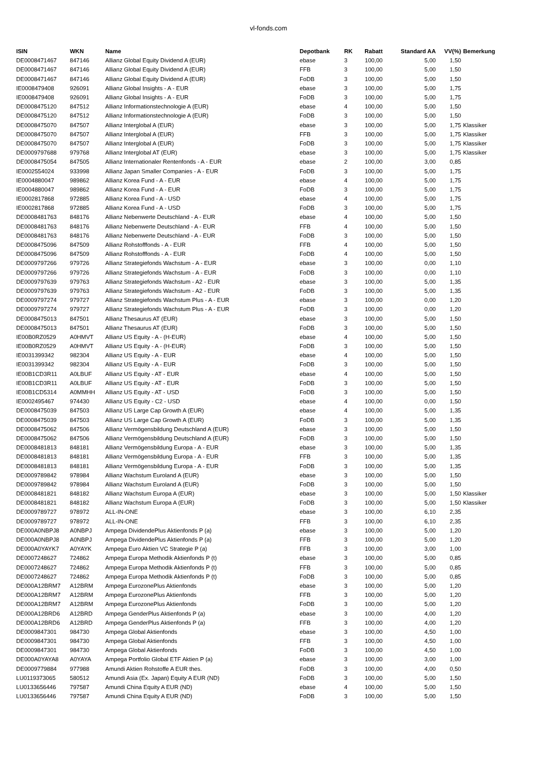vl-fonds.com
| ISIN | WKN | Name | Depotbank | RK | Rabatt | Standard AA | VV(%) | Bemerkung |
| --- | --- | --- | --- | --- | --- | --- | --- | --- |
| DE0008471467 | 847146 | Allianz Global Equity Dividend A (EUR) | ebase | 3 | 100,00 | 5,00 | 1,50 | |
| DE0008471467 | 847146 | Allianz Global Equity Dividend A (EUR) | FFB | 3 | 100,00 | 5,00 | 1,50 | |
| DE0008471467 | 847146 | Allianz Global Equity Dividend A (EUR) | FoDB | 3 | 100,00 | 5,00 | 1,50 | |
| IE0008479408 | 926091 | Allianz Global Insights - A - EUR | ebase | 3 | 100,00 | 5,00 | 1,75 | |
| IE0008479408 | 926091 | Allianz Global Insights - A - EUR | FoDB | 3 | 100,00 | 5,00 | 1,75 | |
| DE0008475120 | 847512 | Allianz Informationstechnologie A (EUR) | ebase | 4 | 100,00 | 5,00 | 1,50 | |
| DE0008475120 | 847512 | Allianz Informationstechnologie A (EUR) | FoDB | 3 | 100,00 | 5,00 | 1,50 | |
| DE0008475070 | 847507 | Allianz Interglobal A (EUR) | ebase | 3 | 100,00 | 5,00 | 1,75 | Klassiker |
| DE0008475070 | 847507 | Allianz Interglobal A (EUR) | FFB | 3 | 100,00 | 5,00 | 1,75 | Klassiker |
| DE0008475070 | 847507 | Allianz Interglobal A (EUR) | FoDB | 3 | 100,00 | 5,00 | 1,75 | Klassiker |
| DE0009797688 | 979768 | Allianz Interglobal AT (EUR) | ebase | 3 | 100,00 | 5,00 | 1,75 | Klassiker |
| DE0008475054 | 847505 | Allianz Internationaler Rentenfonds - A - EUR | ebase | 2 | 100,00 | 3,00 | 0,85 | |
| IE0002554024 | 933998 | Allianz Japan Smaller Companies - A - EUR | FoDB | 3 | 100,00 | 5,00 | 1,75 | |
| IE0004880047 | 989862 | Allianz Korea Fund - A - EUR | ebase | 4 | 100,00 | 5,00 | 1,75 | |
| IE0004880047 | 989862 | Allianz Korea Fund - A - EUR | FoDB | 3 | 100,00 | 5,00 | 1,75 | |
| IE0002817868 | 972885 | Allianz Korea Fund - A - USD | ebase | 4 | 100,00 | 5,00 | 1,75 | |
| IE0002817868 | 972885 | Allianz Korea Fund - A - USD | FoDB | 3 | 100,00 | 5,00 | 1,75 | |
| DE0008481763 | 848176 | Allianz Nebenwerte Deutschland - A - EUR | ebase | 4 | 100,00 | 5,00 | 1,50 | |
| DE0008481763 | 848176 | Allianz Nebenwerte Deutschland - A - EUR | FFB | 4 | 100,00 | 5,00 | 1,50 | |
| DE0008481763 | 848176 | Allianz Nebenwerte Deutschland - A - EUR | FoDB | 3 | 100,00 | 5,00 | 1,50 | |
| DE0008475096 | 847509 | Allianz Rohstofffonds - A - EUR | FFB | 4 | 100,00 | 5,00 | 1,50 | |
| DE0008475096 | 847509 | Allianz Rohstofffonds - A - EUR | FoDB | 4 | 100,00 | 5,00 | 1,50 | |
| DE0009797266 | 979726 | Allianz Strategiefonds Wachstum - A - EUR | ebase | 3 | 100,00 | 0,00 | 1,10 | |
| DE0009797266 | 979726 | Allianz Strategiefonds Wachstum - A - EUR | FoDB | 3 | 100,00 | 0,00 | 1,10 | |
| DE0009797639 | 979763 | Allianz Strategiefonds Wachstum - A2 - EUR | ebase | 3 | 100,00 | 5,00 | 1,35 | |
| DE0009797639 | 979763 | Allianz Strategiefonds Wachstum - A2 - EUR | FoDB | 3 | 100,00 | 5,00 | 1,35 | |
| DE0009797274 | 979727 | Allianz Strategiefonds Wachstum Plus - A - EUR | ebase | 3 | 100,00 | 0,00 | 1,20 | |
| DE0009797274 | 979727 | Allianz Strategiefonds Wachstum Plus - A - EUR | FoDB | 3 | 100,00 | 0,00 | 1,20 | |
| DE0008475013 | 847501 | Allianz Thesaurus AT (EUR) | ebase | 3 | 100,00 | 5,00 | 1,50 | |
| DE0008475013 | 847501 | Allianz Thesaurus AT (EUR) | FoDB | 3 | 100,00 | 5,00 | 1,50 | |
| IE00B0RZ0529 | A0HMVT | Allianz US Equity - A - (H-EUR) | ebase | 4 | 100,00 | 5,00 | 1,50 | |
| IE00B0RZ0529 | A0HMVT | Allianz US Equity - A - (H-EUR) | FoDB | 3 | 100,00 | 5,00 | 1,50 | |
| IE0031399342 | 982304 | Allianz US Equity - A - EUR | ebase | 4 | 100,00 | 5,00 | 1,50 | |
| IE0031399342 | 982304 | Allianz US Equity - A - EUR | FoDB | 3 | 100,00 | 5,00 | 1,50 | |
| IE00B1CD3R11 | A0LBUF | Allianz US Equity - AT - EUR | ebase | 4 | 100,00 | 5,00 | 1,50 | |
| IE00B1CD3R11 | A0LBUF | Allianz US Equity - AT - EUR | FoDB | 3 | 100,00 | 5,00 | 1,50 | |
| IE00B1CD5314 | A0MMHH | Allianz US Equity - AT - USD | FoDB | 3 | 100,00 | 5,00 | 1,50 | |
| IE0002495467 | 974430 | Allianz US Equity - C2 - USD | ebase | 4 | 100,00 | 0,00 | 1,50 | |
| DE0008475039 | 847503 | Allianz US Large Cap Growth A (EUR) | ebase | 4 | 100,00 | 5,00 | 1,35 | |
| DE0008475039 | 847503 | Allianz US Large Cap Growth A (EUR) | FoDB | 3 | 100,00 | 5,00 | 1,35 | |
| DE0008475062 | 847506 | Allianz Vermögensbildung Deutschland A (EUR) | ebase | 3 | 100,00 | 5,00 | 1,50 | |
| DE0008475062 | 847506 | Allianz Vermögensbildung Deutschland A (EUR) | FoDB | 3 | 100,00 | 5,00 | 1,50 | |
| DE0008481813 | 848181 | Allianz Vermögensbildung Europa - A - EUR | ebase | 3 | 100,00 | 5,00 | 1,35 | |
| DE0008481813 | 848181 | Allianz Vermögensbildung Europa - A - EUR | FFB | 3 | 100,00 | 5,00 | 1,35 | |
| DE0008481813 | 848181 | Allianz Vermögensbildung Europa - A - EUR | FoDB | 3 | 100,00 | 5,00 | 1,35 | |
| DE0009789842 | 978984 | Allianz Wachstum Euroland A (EUR) | ebase | 3 | 100,00 | 5,00 | 1,50 | |
| DE0009789842 | 978984 | Allianz Wachstum Euroland A (EUR) | FoDB | 3 | 100,00 | 5,00 | 1,50 | |
| DE0008481821 | 848182 | Allianz Wachstum Europa A (EUR) | ebase | 3 | 100,00 | 5,00 | 1,50 | Klassiker |
| DE0008481821 | 848182 | Allianz Wachstum Europa A (EUR) | FoDB | 3 | 100,00 | 5,00 | 1,50 | Klassiker |
| DE0009789727 | 978972 | ALL-IN-ONE | ebase | 3 | 100,00 | 6,10 | 2,35 | |
| DE0009789727 | 978972 | ALL-IN-ONE | FFB | 3 | 100,00 | 6,10 | 2,35 | |
| DE000A0NBPJ8 | A0NBPJ | Ampega DividendePlus Aktienfonds P (a) | ebase | 3 | 100,00 | 5,00 | 1,20 | |
| DE000A0NBPJ8 | A0NBPJ | Ampega DividendePlus Aktienfonds P (a) | FFB | 3 | 100,00 | 5,00 | 1,20 | |
| DE000A0YAYK7 | A0YAYK | Ampega Euro Aktien VC Strategie P (a) | FFB | 3 | 100,00 | 3,00 | 1,00 | |
| DE0007248627 | 724862 | Ampega Europa Methodik Aktienfonds P (t) | ebase | 3 | 100,00 | 5,00 | 0,85 | |
| DE0007248627 | 724862 | Ampega Europa Methodik Aktienfonds P (t) | FFB | 3 | 100,00 | 5,00 | 0,85 | |
| DE0007248627 | 724862 | Ampega Europa Methodik Aktienfonds P (t) | FoDB | 3 | 100,00 | 5,00 | 0,85 | |
| DE000A12BRM7 | A12BRM | Ampega EurozonePlus Aktienfonds | ebase | 3 | 100,00 | 5,00 | 1,20 | |
| DE000A12BRM7 | A12BRM | Ampega EurozonePlus Aktienfonds | FFB | 3 | 100,00 | 5,00 | 1,20 | |
| DE000A12BRM7 | A12BRM | Ampega EurozonePlus Aktienfonds | FoDB | 3 | 100,00 | 5,00 | 1,20 | |
| DE000A12BRD6 | A12BRD | Ampega GenderPlus Aktienfonds P (a) | ebase | 3 | 100,00 | 4,00 | 1,20 | |
| DE000A12BRD6 | A12BRD | Ampega GenderPlus Aktienfonds P (a) | FFB | 3 | 100,00 | 4,00 | 1,20 | |
| DE0009847301 | 984730 | Ampega Global Aktienfonds | ebase | 3 | 100,00 | 4,50 | 1,00 | |
| DE0009847301 | 984730 | Ampega Global Aktienfonds | FFB | 3 | 100,00 | 4,50 | 1,00 | |
| DE0009847301 | 984730 | Ampega Global Aktienfonds | FoDB | 3 | 100,00 | 4,50 | 1,00 | |
| DE000A0YAYA8 | A0YAYA | Ampega Portfolio Global ETF Aktien P (a) | ebase | 3 | 100,00 | 3,00 | 1,00 | |
| DE0009779884 | 977988 | Amundi Aktien Rohstoffe A EUR thes. | FoDB | 3 | 100,00 | 4,00 | 0,50 | |
| LU0119373065 | 580512 | Amundi Asia (Ex. Japan) Equity A EUR (ND) | FoDB | 3 | 100,00 | 5,00 | 1,50 | |
| LU0133656446 | 797587 | Amundi China Equity A EUR (ND) | ebase | 4 | 100,00 | 5,00 | 1,50 | |
| LU0133656446 | 797587 | Amundi China Equity A EUR (ND) | FoDB | 3 | 100,00 | 5,00 | 1,50 | |